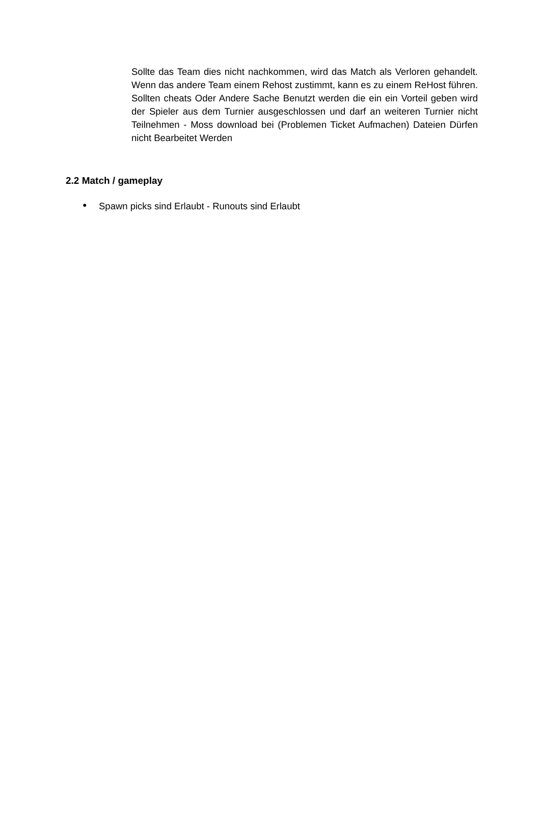Sollte das Team dies nicht nachkommen, wird das Match als Verloren gehandelt. Wenn das andere Team einem Rehost zustimmt, kann es zu einem ReHost führen. Sollten cheats Oder Andere Sache Benutzt werden die ein ein Vorteil geben wird der Spieler aus dem Turnier ausgeschlossen und darf an weiteren Turnier nicht Teilnehmen - Moss download bei (Problemen Ticket Aufmachen) Dateien Dürfen nicht Bearbeitet Werden
2.2 Match / gameplay
● Spawn picks sind Erlaubt - Runouts sind Erlaubt